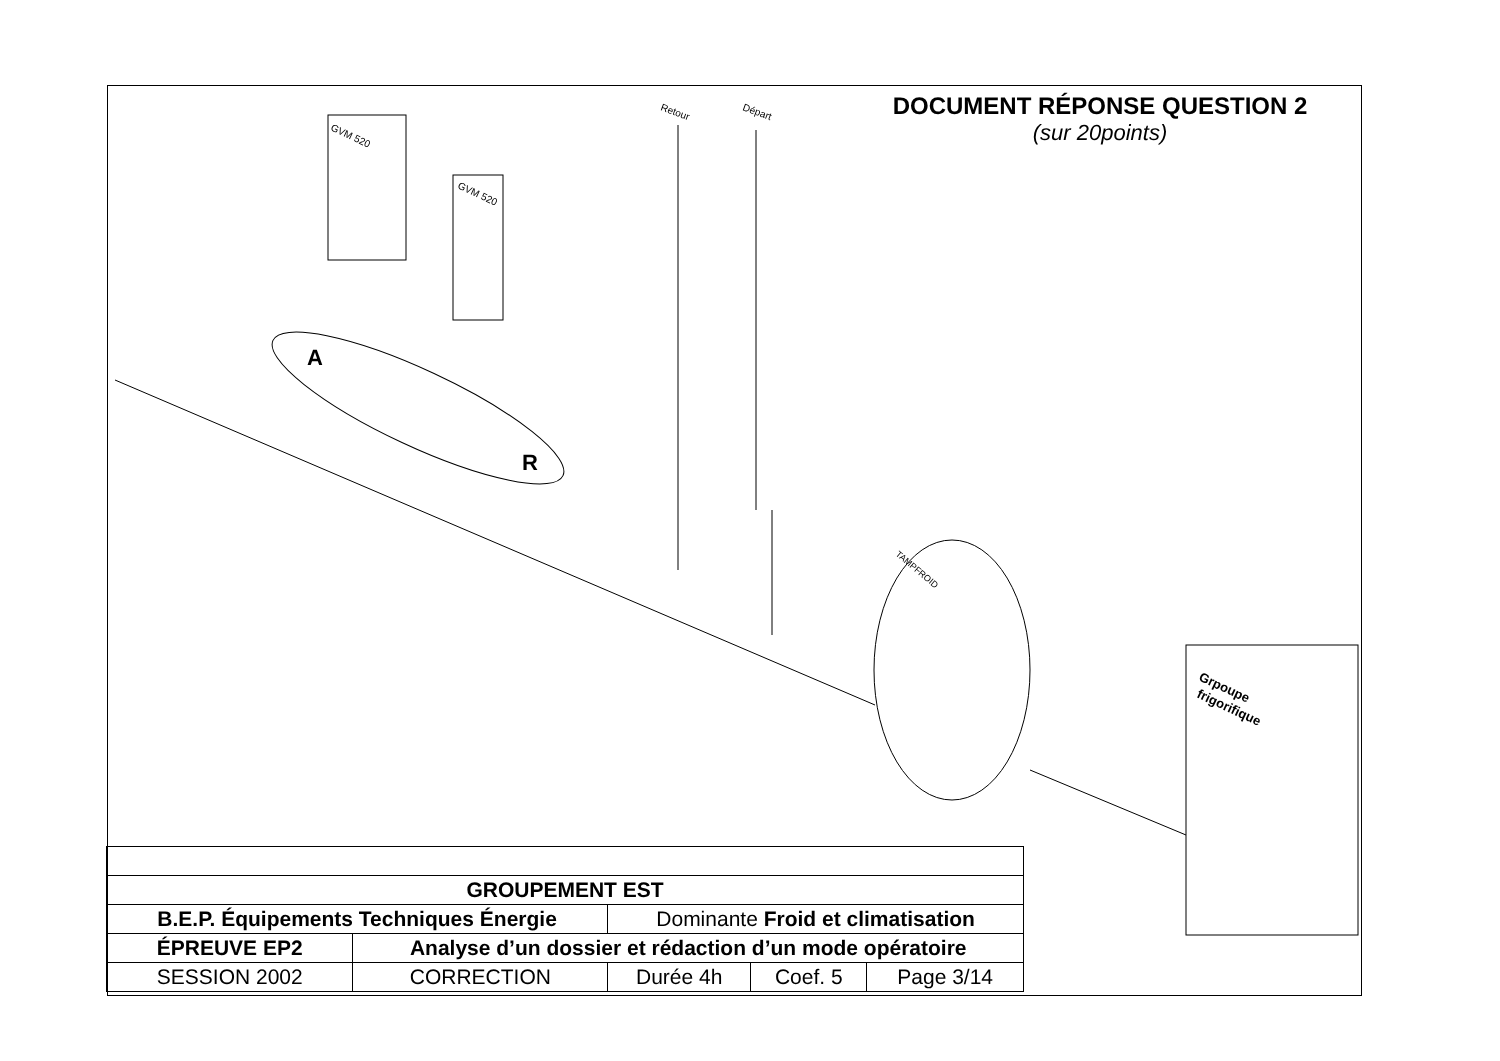A
R
GVM 520
GVM 520
Retour
Départ
TAMPFROID
Grpoupe
frigorifique
DOCUMENT RÉPONSE QUESTION 2
(sur 20points)
| GROUPEMENT EST | | | | |
| B.E.P. Équipements Techniques Énergie | | Dominante Froid et climatisation | | |
| ÉPREUVE EP2 | Analyse d’un dossier et rédaction d’un mode opératoire | | | |
| SESSION 2002 | CORRECTION | Durée 4h | Coef. 5 | Page 3/14 |